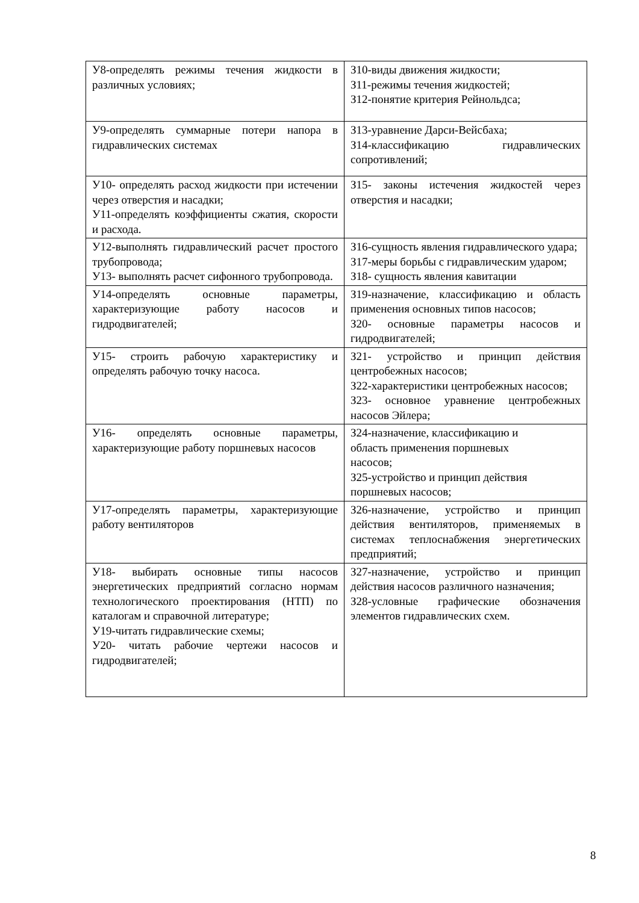| У8-определять режимы течения жидкости в различных условиях; | З10-виды движения жидкости; З11-режимы течения жидкостей; З12-понятие критерия Рейнольдса; |
| У9-определять суммарные потери напора в гидравлических системах | З13-уравнение Дарси-Вейсбаха; З14-классификацию гидравлических сопротивлений; |
| У10- определять расход жидкости при истечении через отверстия и насадки; У11-определять коэффициенты сжатия, скорости и расхода. | З15- законы истечения жидкостей через отверстия и насадки; |
| У12-выполнять гидравлический расчет простого трубопровода; У13- выполнять расчет сифонного трубопровода. | З16-сущность явления гидравлического удара; З17-меры борьбы с гидравлическим ударом; З18- сущность явления кавитации |
| У14-определять основные параметры, характеризующие работу насосов и гидродвигателей; | З19-назначение, классификацию и область применения основных типов насосов; З20- основные параметры насосов и гидродвигателей; |
| У15- строить рабочую характеристику и определять рабочую точку насоса. | З21- устройство и принцип действия центробежных насосов; З22-характеристики центробежных насосов; З23- основное уравнение центробежных насосов Эйлера; |
| У16- определять основные параметры, характеризующие работу поршневых насосов | З24-назначение, классификацию и область применения поршневых насосов; З25-устройство и принцип действия поршневых насосов; |
| У17-определять параметры, характеризующие работу вентиляторов | З26-назначение, устройство и принцип действия вентиляторов, применяемых в системах теплоснабжения энергетических предприятий; |
| У18- выбирать основные типы насосов энергетических предприятий согласно нормам технологического проектирования (НТП) по каталогам и справочной литературе; У19-читать гидравлические схемы; У20- читать рабочие чертежи насосов и гидродвигателей; | З27-назначение, устройство и принцип действия насосов различного назначения; З28-условные графические обозначения элементов гидравлических схем. |
8